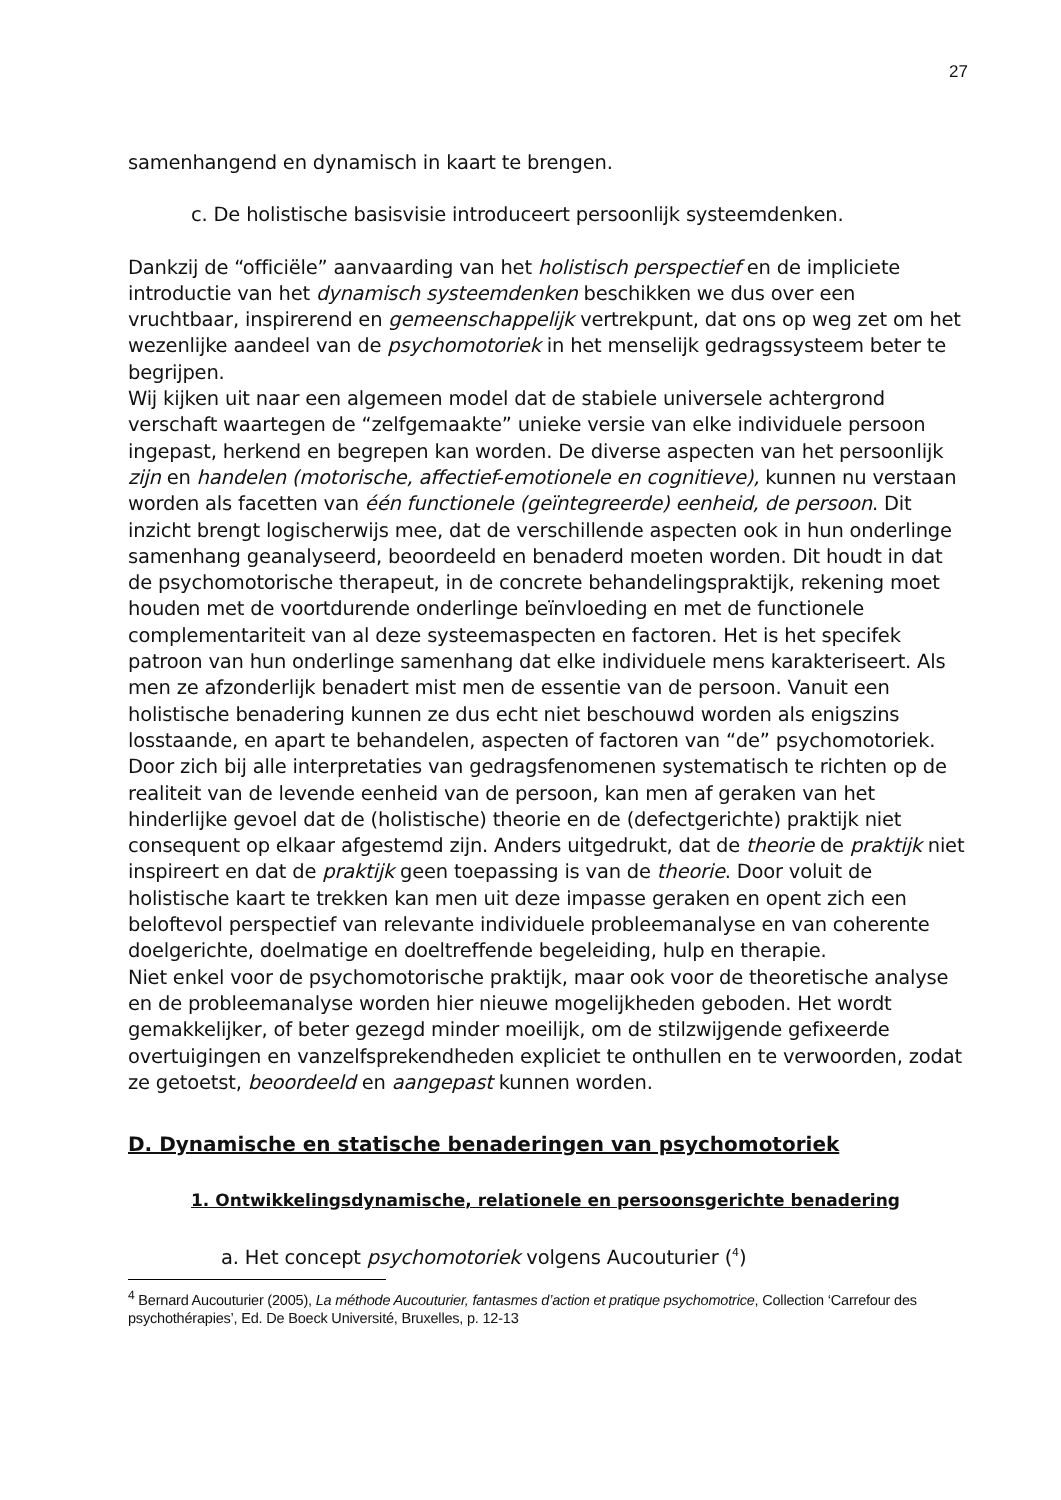27
samenhangend en dynamisch in kaart te brengen.
c. De holistische basisvisie introduceert persoonlijk systeemdenken.
Dankzij de “officiële” aanvaarding van het holistisch perspectief en de impliciete introductie van het dynamisch systeemdenken beschikken we dus over een vruchtbaar, inspirerend en gemeenschappelijk vertrekpunt, dat ons op weg zet om het wezenlijke aandeel van de psychomotoriek in het menselijk gedragssysteem beter te begrijpen.
Wij kijken uit naar een algemeen model dat de stabiele universele achtergrond verschaft waartegen de “zelfgemaakte” unieke versie van elke individuele persoon ingepast, herkend en begrepen kan worden. De diverse aspecten van het persoonlijk zijn en handelen (motorische, affectief-emotionele en cognitieve), kunnen nu verstaan worden als facetten van één functionele (geïntegreerde) eenheid, de persoon. Dit inzicht brengt logischerwijs mee, dat de verschillende aspecten ook in hun onderlinge samenhang geanalyseerd, beoordeeld en benaderd moeten worden. Dit houdt in dat de psychomotorische therapeut, in de concrete behandelingspraktijk, rekening moet houden met de voortdurende onderlinge beïnvloeding en met de functionele complementariteit van al deze systeemaspecten en factoren. Het is het specifek patroon van hun onderlinge samenhang dat elke individuele mens karakteriseert. Als men ze afzonderlijk benadert mist men de essentie van de persoon. Vanuit een holistische benadering kunnen ze dus echt niet beschouwd worden als enigszins losstaande, en apart te behandelen, aspecten of factoren van “de” psychomotoriek.
Door zich bij alle interpretaties van gedragsfenomenen systematisch te richten op de realiteit van de levende eenheid van de persoon, kan men af geraken van het hinderlijke gevoel dat de (holistische) theorie en de (defectgerichte) praktijk niet consequent op elkaar afgestemd zijn. Anders uitgedrukt, dat de theorie de praktijk niet inspireert en dat de praktijk geen toepassing is van de theorie. Door voluit de holistische kaart te trekken kan men uit deze impasse geraken en opent zich een beloftevol perspectief van relevante individuele probleemanalyse en van coherente doelgerichte, doelmatige en doeltreffende begeleiding, hulp en therapie.
Niet enkel voor de psychomotorische praktijk, maar ook voor de theoretische analyse en de probleemanalyse worden hier nieuwe mogelijkheden geboden. Het wordt gemakkelijker, of beter gezegd minder moeilijk, om de stilzwijgende gefixeerde overtuigingen en vanzelfsprekendheden expliciet te onthullen en te verwoorden, zodat ze getoetst, beoordeeld en aangepast kunnen worden.
D. Dynamische en statische benaderingen van psychomotoriek
1. Ontwikkelingsdynamische, relationele en persoonsgerichte benadering
a. Het concept psychomotoriek volgens Aucouturier (<sup>4</sup>)
<sup>4</sup> Bernard Aucouturier (2005), La méthode Aucouturier, fantasmes d’action et pratique psychomotrice, Collection ‘Carrefour des psychothérapies’, Ed. De Boeck Université, Bruxelles, p. 12-13